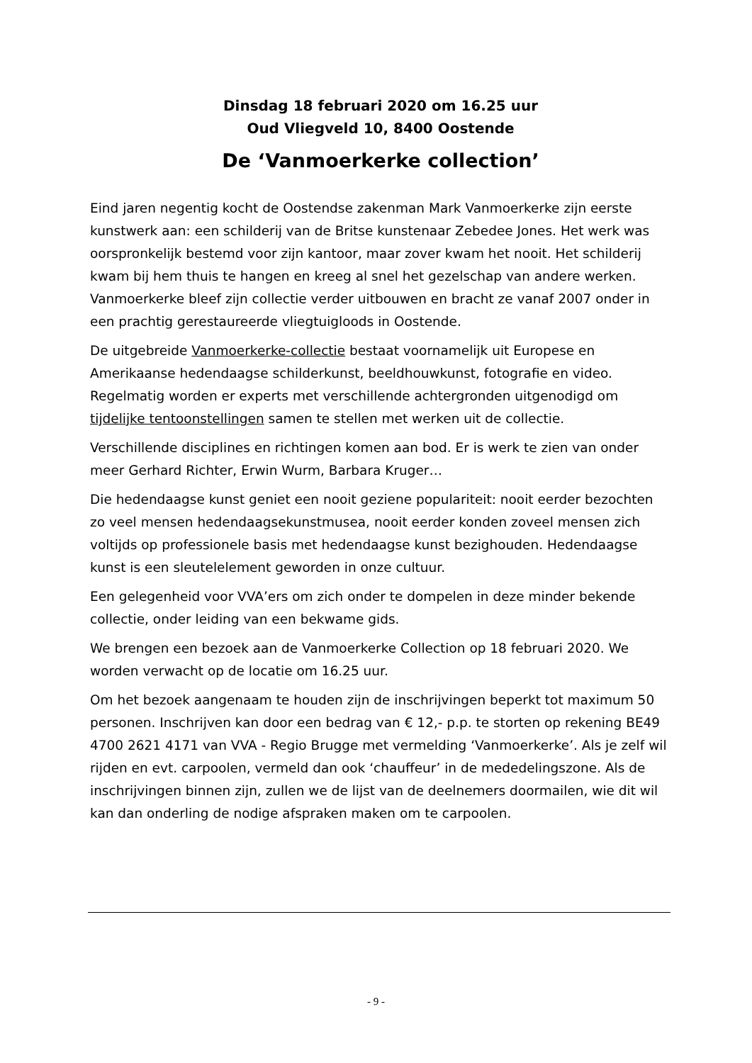Dinsdag 18 februari 2020 om 16.25 uur
Oud Vliegveld 10, 8400 Oostende
De ‘Vanmoerkerke collection’
Eind jaren negentig kocht de Oostendse zakenman Mark Vanmoerkerke zijn eerste kunstwerk aan: een schilderij van de Britse kunstenaar Zebedee Jones. Het werk was oorspronkelijk bestemd voor zijn kantoor, maar zover kwam het nooit. Het schilderij kwam bij hem thuis te hangen en kreeg al snel het gezelschap van andere werken. Vanmoerkerke bleef zijn collectie verder uitbouwen en bracht ze vanaf 2007 onder in een prachtig gerestaureerde vliegtuigloods in Oostende.
De uitgebreide Vanmoerkerke-collectie bestaat voornamelijk uit Europese en Amerikaanse hedendaagse schilderkunst, beeldhouwkunst, fotografie en video. Regelmatig worden er experts met verschillende achtergronden uitgenodigd om tijdelijke tentoonstellingen samen te stellen met werken uit de collectie.
Verschillende disciplines en richtingen komen aan bod. Er is werk te zien van onder meer Gerhard Richter, Erwin Wurm, Barbara Kruger…
Die hedendaagse kunst geniet een nooit geziene populariteit: nooit eerder bezochten zo veel mensen hedendaagsekunstmusea, nooit eerder konden zoveel mensen zich voltijds op professionele basis met hedendaagse kunst bezighouden. Hedendaagse kunst is een sleutelelement geworden in onze cultuur.
Een gelegenheid voor VVA’ers om zich onder te dompelen in deze minder bekende collectie, onder leiding van een bekwame gids.
We brengen een bezoek aan de Vanmoerkerke Collection op 18 februari 2020. We worden verwacht op de locatie om 16.25 uur.
Om het bezoek aangenaam te houden zijn de inschrijvingen beperkt tot maximum 50 personen. Inschrijven kan door een bedrag van € 12,- p.p. te storten op rekening BE49 4700 2621 4171 van VVA - Regio Brugge met vermelding ‘Vanmoerkerke’. Als je zelf wil rijden en evt. carpoolen, vermeld dan ook ‘chauffeur’ in de mededelingszone. Als de inschrijvingen binnen zijn, zullen we de lijst van de deelnemers doormailen, wie dit wil kan dan onderling de nodige afspraken maken om te carpoolen.
- 9 -